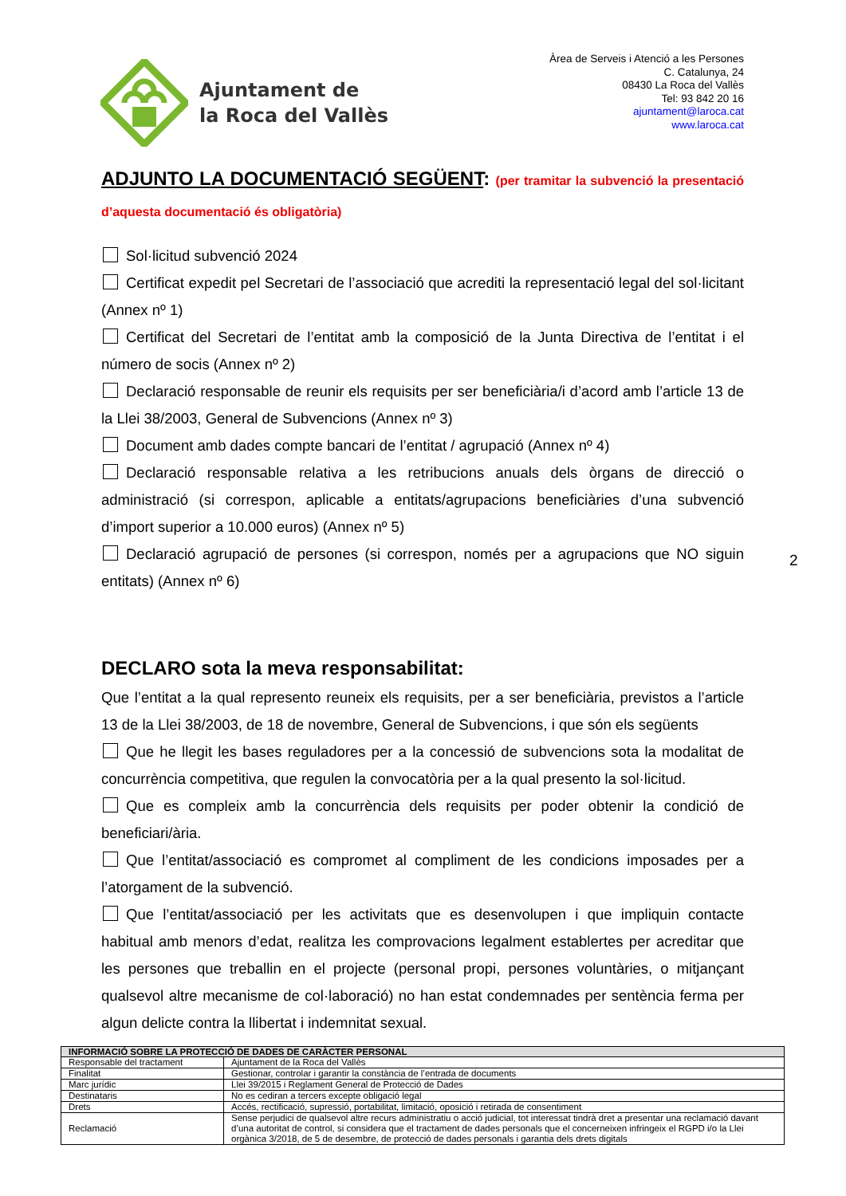Ajuntament de
la Roca del Vallès
Àrea de Serveis i Atenció a les Persones
C. Catalunya, 24
08430 La Roca del Vallès
Tel: 93 842 20 16
ajuntament@laroca.cat
www.laroca.cat
ADJUNTO LA DOCUMENTACIÓ SEGÜENT: (per tramitar la subvenció la presentació d’aquesta documentació és obligatòria)
Sol·licitud subvenció 2024
Certificat expedit pel Secretari de l’associació que acrediti la representació legal del sol·licitant (Annex nº 1)
Certificat del Secretari de l’entitat amb la composició de la Junta Directiva de l’entitat i el número de socis (Annex nº 2)
Declaració responsable de reunir els requisits per ser beneficiària/i d’acord amb l’article 13 de la Llei 38/2003, General de Subvencions (Annex nº 3)
Document amb dades compte bancari de l’entitat / agrupació (Annex nº 4)
Declaració responsable relativa a les retribucions anuals dels òrgans de direcció o administració (si correspon, aplicable a entitats/agrupacions beneficiàries d’una subvenció d’import superior a 10.000 euros) (Annex nº 5)
Declaració agrupació de persones (si correspon, només per a agrupacions que NO siguin entitats) (Annex nº 6)
DECLARO sota la meva responsabilitat:
Que l’entitat a la qual represento reuneix els requisits, per a ser beneficiària, previstos a l’article 13 de la Llei 38/2003, de 18 de novembre, General de Subvencions, i que són els següents
Que he llegit les bases reguladores per a la concessió de subvencions sota la modalitat de concurrència competitiva, que regulen la convocatòria per a la qual presento la sol·licitud.
Que es compleix amb la concurrència dels requisits per poder obtenir la condició de beneficiari/ària.
Que l’entitat/associació es compromet al compliment de les condicions imposades per a l’atorgament de la subvenció.
Que l’entitat/associació per les activitats que es desenvolupen i que impliquin contacte habitual amb menors d’edat, realitza les comprovacions legalment establertes per acreditar que les persones que treballin en el projecte (personal propi, persones voluntàries, o mitjançant qualsevol altre mecanisme de col·laboració) no han estat condemnades per sentència ferma per algun delicte contra la llibertat i indemnitat sexual.
2
| INFORMACIÓ SOBRE LA PROTECCIÓ DE DADES DE CARÀCTER PERSONAL | |
| --- | --- |
| Responsable del tractament | Ajuntament de la Roca del Vallès |
| Finalitat | Gestionar, controlar i garantir la constància de l’entrada de documents |
| Marc jurídic | Llei 39/2015 i Reglament General de Protecció de Dades |
| Destinataris | No es cediran a tercers excepte obligació legal |
| Drets | Accés, rectificació, supressió, portabilitat, limitació, oposició i retirada de consentiment |
| Reclamació | Sense perjudici de qualsevol altre recurs administratiu o acció judicial, tot interessat tindrà dret a presentar una reclamació davant d’una autoritat de control, si considera que el tractament de dades personals que el concerneixen infringeix el RGPD i/o la Llei orgànica 3/2018, de 5 de desembre, de protecció de dades personals i garantia dels drets digitals |